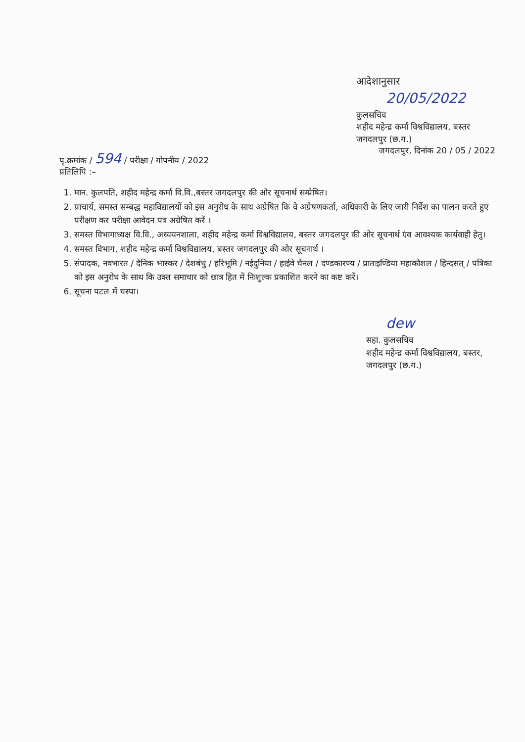आदेशानुसार
20/05/2022
कुलसचिव
शहीद महेन्द्र कर्मा विश्वविद्यालय, बस्तर
जगदलपुर (छ.ग.)
पृ.क्रमांक / 594 / परीक्षा / गोपनीय / 2022
प्रतिलिपि :–
जगदलपुर, दिनांक 20 / 05 / 2022
1. मान. कुलपति, शहीद महेन्द्र कर्मा वि.वि.,बस्तर जगदलपुर की ओर सूचनार्थ सम्प्रेषित।
2. प्राचार्य, समस्त सम्बद्ध महाविद्यालयों को इस अनुरोध के साथ अग्रेषित कि वे अग्रेषणकर्ता, अधिकारी के लिए जारी निर्देश का पालन करते हुए परीक्षण कर परीक्षा आवेदन पत्र अग्रेषित करें ।
3. समस्त विभागाध्यक्ष वि.वि., अध्ययनशाला, शहीद महेन्द्र कर्मा विश्वविद्यालय, बस्तर जगदलपुर की ओर सूचनार्थ एंव आवश्यक कार्यवाही हेतु।
4. समस्त विभाग, शहीद महेन्द्र कर्मा विश्वविद्यालय, बस्तर जगदलपुर की ओर सूचनार्थ ।
5. संपादक, नवभारत / दैनिक भास्कर / देशबंधु / हरिभूमि / नईदुनिया / हाईवे चैनल / दण्डकारण्य / प्रातःइण्डिया महाकौशल / हिन्दसत् / पत्रिका को इस अनुरोध के साथ कि उक्त समाचार को छात्र हित में निःशुल्क प्रकाशित करने का कष्ट करें।
6. सूचना पटल में चस्पा।
dew
सहा. कुलसचिव
शहीद महेन्द्र कर्मा विश्वविद्यालय, बस्तर,
जगदलपुर (छ.ग.)